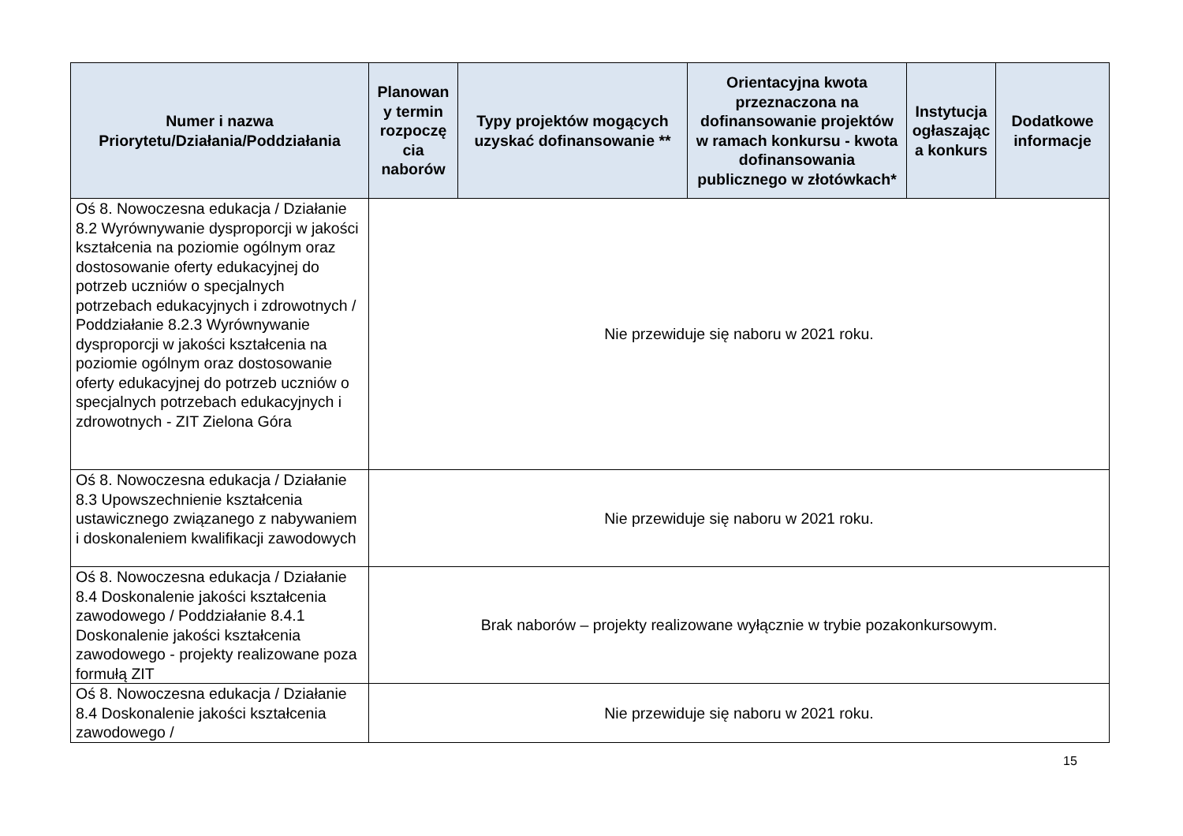| Numer i nazwa Priorytetu/Działania/Poddziałania | Planowan y termin rozpoczę cia naborów | Typy projektów mogących uzyskać dofinansowanie ** | Orientacyjna kwota przeznaczona na dofinansowanie projektów w ramach konkursu - kwota dofinansowania publicznego w złotówkach* | Instytucja ogłaszając a konkurs | Dodatkowe informacje |
| --- | --- | --- | --- | --- | --- |
| Oś 8. Nowoczesna edukacja / Działanie 8.2 Wyrównywanie dysproporcji w jakości kształcenia na poziomie ogólnym oraz dostosowanie oferty edukacyjnej do potrzeb uczniów o specjalnych potrzebach edukacyjnych i zdrowotnych / Poddziałanie 8.2.3 Wyrównywanie dysproporcji w jakości kształcenia na poziomie ogólnym oraz dostosowanie oferty edukacyjnej do potrzeb uczniów o specjalnych potrzebach edukacyjnych i zdrowotnych - ZIT Zielona Góra | Nie przewiduje się naboru w 2021 roku. | | | | |
| Oś 8. Nowoczesna edukacja / Działanie 8.3 Upowszechnienie kształcenia ustawicznego związanego z nabywaniem i doskonaleniem kwalifikacji zawodowych | Nie przewiduje się naboru w 2021 roku. | | | | |
| Oś 8. Nowoczesna edukacja / Działanie 8.4 Doskonalenie jakości kształcenia zawodowego / Poddziałanie 8.4.1 Doskonalenie jakości kształcenia zawodowego - projekty realizowane poza formułą ZIT | Brak naborów – projekty realizowane wyłącznie w trybie pozakonkursowym. | | | | |
| Oś 8. Nowoczesna edukacja / Działanie 8.4 Doskonalenie jakości kształcenia zawodowego / | Nie przewiduje się naboru w 2021 roku. | | | | |
15